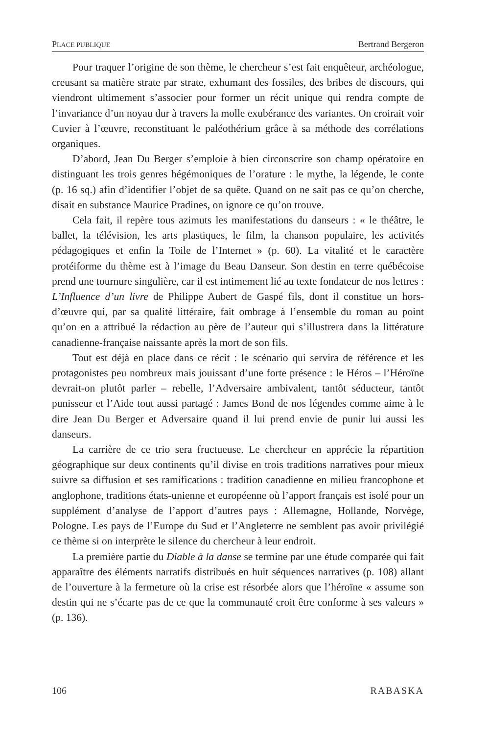PLACE PUBLIQUE Bertrand Bergeron
Pour traquer l’origine de son thème, le chercheur s’est fait enquêteur, archéologue, creusant sa matière strate par strate, exhumant des fossiles, des bribes de discours, qui viendront ultimement s’associer pour former un récit unique qui rendra compte de l’invariance d’un noyau dur à travers la molle exubérance des variantes. On croirait voir Cuvier à l’œuvre, reconstituant le paléothérium grâce à sa méthode des corrélations organiques.
D’abord, Jean Du Berger s’emploie à bien circonscrire son champ opératoire en distinguant les trois genres hégémoniques de l’orature : le mythe, la légende, le conte (p. 16 sq.) afin d’identifier l’objet de sa quête. Quand on ne sait pas ce qu’on cherche, disait en substance Maurice Pradines, on ignore ce qu’on trouve.
Cela fait, il repère tous azimuts les manifestations du danseurs : « le théâtre, le ballet, la télévision, les arts plastiques, le film, la chanson populaire, les activités pédagogiques et enfin la Toile de l’Internet » (p. 60). La vitalité et le caractère protéiforme du thème est à l’image du Beau Danseur. Son destin en terre québécoise prend une tournure singulière, car il est intimement lié au texte fondateur de nos lettres : L’Influence d’un livre de Philippe Aubert de Gaspé fils, dont il constitue un hors-d’œuvre qui, par sa qualité littéraire, fait ombrage à l’ensemble du roman au point qu’on en a attribué la rédaction au père de l’auteur qui s’illustrera dans la littérature canadienne-française naissante après la mort de son fils.
Tout est déjà en place dans ce récit : le scénario qui servira de référence et les protagonistes peu nombreux mais jouissant d’une forte présence : le Héros – l’Héroïne devrait-on plutôt parler – rebelle, l’Adversaire ambivalent, tantôt séducteur, tantôt punisseur et l’Aide tout aussi partagé : James Bond de nos légendes comme aime à le dire Jean Du Berger et Adversaire quand il lui prend envie de punir lui aussi les danseurs.
La carrière de ce trio sera fructueuse. Le chercheur en apprécie la répartition géographique sur deux continents qu’il divise en trois traditions narratives pour mieux suivre sa diffusion et ses ramifications : tradition canadienne en milieu francophone et anglophone, traditions états-unienne et européenne où l’apport français est isolé pour un supplément d’analyse de l’apport d’autres pays : Allemagne, Hollande, Norvège, Pologne. Les pays de l’Europe du Sud et l’Angleterre ne semblent pas avoir privilégié ce thème si on interprète le silence du chercheur à leur endroit.
La première partie du Diable à la danse se termine par une étude comparée qui fait apparaître des éléments narratifs distribués en huit séquences narratives (p. 108) allant de l’ouverture à la fermeture où la crise est résorbée alors que l’héroïne « assume son destin qui ne s’écarte pas de ce que la communauté croit être conforme à ses valeurs » (p. 136).
106 RABASKA